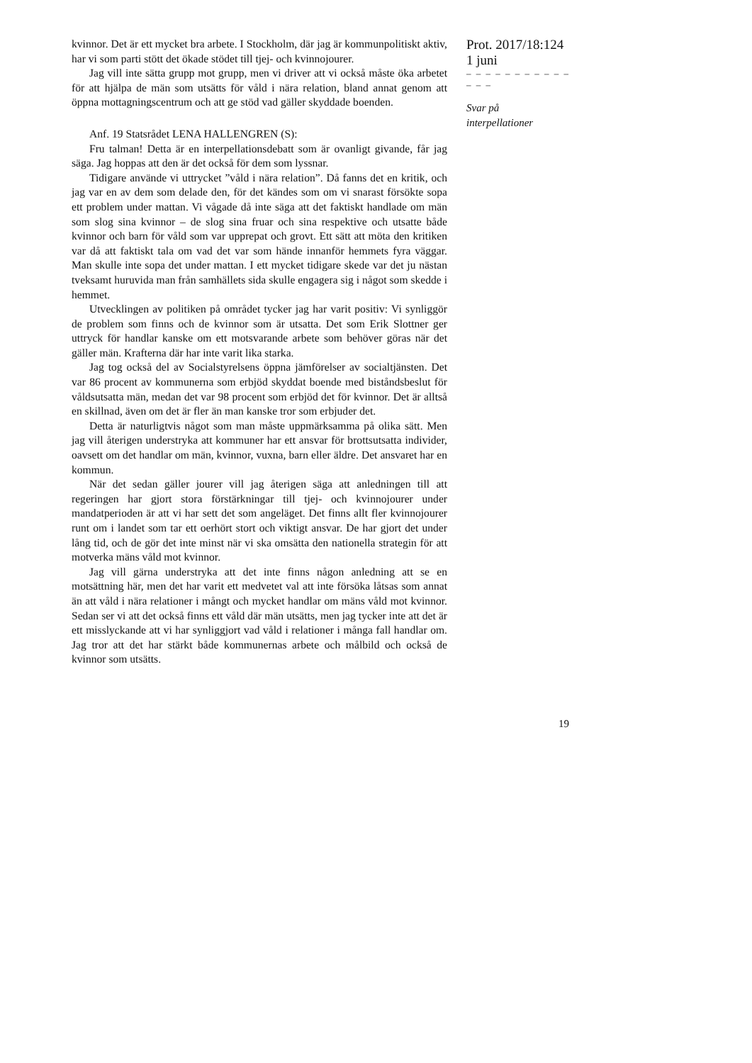kvinnor. Det är ett mycket bra arbete. I Stockholm, där jag är kommunpolitiskt aktiv, har vi som parti stött det ökade stödet till tjej- och kvinnojourer.
Jag vill inte sätta grupp mot grupp, men vi driver att vi också måste öka arbetet för att hjälpa de män som utsätts för våld i nära relation, bland annat genom att öppna mottagningscentrum och att ge stöd vad gäller skyddade boenden.
Anf. 19 Statsrådet LENA HALLENGREN (S):
Fru talman! Detta är en interpellationsdebatt som är ovanligt givande, får jag säga. Jag hoppas att den är det också för dem som lyssnar.
Tidigare använde vi uttrycket ”våld i nära relation”. Då fanns det en kritik, och jag var en av dem som delade den, för det kändes som om vi snarast försökte sopa ett problem under mattan. Vi vågade då inte säga att det faktiskt handlade om män som slog sina kvinnor – de slog sina fruar och sina respektive och utsatte både kvinnor och barn för våld som var upprepat och grovt. Ett sätt att möta den kritiken var då att faktiskt tala om vad det var som hände innanför hemmets fyra väggar. Man skulle inte sopa det under mattan. I ett mycket tidigare skede var det ju nästan tveksamt huruvida man från samhällets sida skulle engagera sig i något som skedde i hemmet.
Utvecklingen av politiken på området tycker jag har varit positiv: Vi synliggör de problem som finns och de kvinnor som är utsatta. Det som Erik Slottner ger uttryck för handlar kanske om ett motsvarande arbete som behöver göras när det gäller män. Krafterna där har inte varit lika starka.
Jag tog också del av Socialstyrelsens öppna jämförelser av socialtjänsten. Det var 86 procent av kommunerna som erbjöd skyddat boende med biståndsbeslut för våldsutsatta män, medan det var 98 procent som erbjöd det för kvinnor. Det är alltså en skillnad, även om det är fler än man kanske tror som erbjuder det.
Detta är naturligtvis något som man måste uppmärksamma på olika sätt. Men jag vill återigen understryka att kommuner har ett ansvar för brottsutsatta individer, oavsett om det handlar om män, kvinnor, vuxna, barn eller äldre. Det ansvaret har en kommun.
När det sedan gäller jourer vill jag återigen säga att anledningen till att regeringen har gjort stora förstärkningar till tjej- och kvinnojourer under mandatperioden är att vi har sett det som angeläget. Det finns allt fler kvinnojourer runt om i landet som tar ett oerhört stort och viktigt ansvar. De har gjort det under lång tid, och de gör det inte minst när vi ska omsätta den nationella strategin för att motverka mäns våld mot kvinnor.
Jag vill gärna understryka att det inte finns någon anledning att se en motsättning här, men det har varit ett medvetet val att inte försöka låtsas som annat än att våld i nära relationer i mångt och mycket handlar om mäns våld mot kvinnor. Sedan ser vi att det också finns ett våld där män utsätts, men jag tycker inte att det är ett misslyckande att vi har synliggjort vad våld i relationer i många fall handlar om. Jag tror att det har stärkt både kommunernas arbete och målbild och också de kvinnor som utsätts.
Prot. 2017/18:124
1 juni
– – – – – – – – – – – – – –
Svar på
interpellationer
19